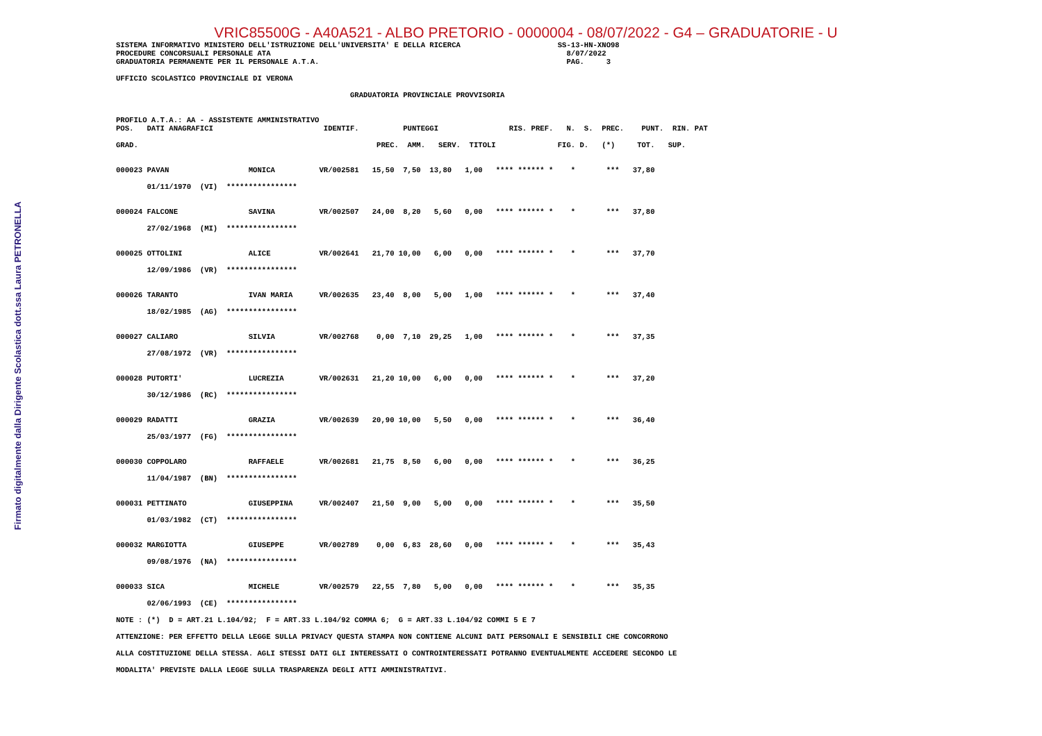Firmato digitalmente dalla Dirigente Scolastica dott.ssa Laura PETRONELLA
VRIC85500G - A40A521 - ALBO PRETORIO - 0000004 - 08/07/2022 - G4 – GRADUATORIE - U
SISTEMA INFORMATIVO MINISTERO DELL'ISTRUZIONE DELL'UNIVERSITA' E DELLA RICERCA                      SS-13-HN-XNO98
PROCEDURE CONCORSUALI PERSONALE ATA                                                                   8/07/2022
GRADUATORIA PERMANENTE PER IL PERSONALE A.T.A.                                                        PAG.     3

UFFICIO SCOLASTICO PROVINCIALE DI VERONA

                                                     GRADUATORIA PROVINCIALE PROVVISORIA


PROFILO A.T.A.: AA - ASSISTENTE AMMINISTRATIVO
POS.   DATI ANAGRAFICI                         IDENTIF.          PUNTEGGI                RIS. PREF.   N.  S.  PREC.    PUNT.  RIN. PAT

GRAD.                                                      PREC.  AMM.   SERV.  TITOLI              FIG. D.   (*)     TOT.   SUP.


000023 PAVAN                  MONICA          VR/002581   15,50  7,50  13,80   1,00   **** ****** *    *       ***   37,80

       01/11/1970  (VI)  ****************


000024 FALCONE                SAVINA          VR/002507   24,00  8,20   5,60   0,00   **** ****** *    *       ***   37,80

       27/02/1968  (MI)  ****************


000025 OTTOLINI               ALICE           VR/002641   21,70 10,00   6,00   0,00   **** ****** *    *       ***   37,70

       12/09/1986  (VR)  ****************


000026 TARANTO                IVAN MARIA      VR/002635   23,40  8,00   5,00   1,00   **** ****** *    *       ***   37,40

       18/02/1985  (AG)  ****************


000027 CALIARO                SILVIA          VR/002768    0,00  7,10  29,25   1,00   **** ****** *    *       ***   37,35

       27/08/1972  (VR)  ****************


000028 PUTORTI'               LUCREZIA        VR/002631   21,20 10,00   6,00   0,00   **** ****** *    *       ***   37,20

       30/12/1986  (RC)  ****************


000029 RADATTI                GRAZIA          VR/002639   20,90 10,00   5,50   0,00   **** ****** *    *       ***   36,40

       25/03/1977  (FG)  ****************


000030 COPPOLARO              RAFFAELE        VR/002681   21,75  8,50   6,00   0,00   **** ****** *    *       ***   36,25

       11/04/1987  (BN)  ****************


000031 PETTINATO              GIUSEPPINA      VR/002407   21,50  9,00   5,00   0,00   **** ****** *    *       ***   35,50

       01/03/1982  (CT)  ****************


000032 MARGIOTTA              GIUSEPPE        VR/002789    0,00  6,83  28,60   0,00   **** ****** *    *       ***   35,43

       09/08/1976  (NA)  ****************


000033 SICA                   MICHELE         VR/002579   22,55  7,80   5,00   0,00   **** ****** *    *       ***   35,35

       02/06/1993  (CE)  ****************

NOTE : (*)  D = ART.21 L.104/92;  F = ART.33 L.104/92 COMMA 6;  G = ART.33 L.104/92 COMMI 5 E 7

ATTENZIONE: PER EFFETTO DELLA LEGGE SULLA PRIVACY QUESTA STAMPA NON CONTIENE ALCUNI DATI PERSONALI E SENSIBILI CHE CONCORRONO

ALLA COSTITUZIONE DELLA STESSA. AGLI STESSI DATI GLI INTERESSATI O CONTROINTERESSATI POTRANNO EVENTUALMENTE ACCEDERE SECONDO LE

MODALITA' PREVISTE DALLA LEGGE SULLA TRASPARENZA DEGLI ATTI AMMINISTRATIVI.